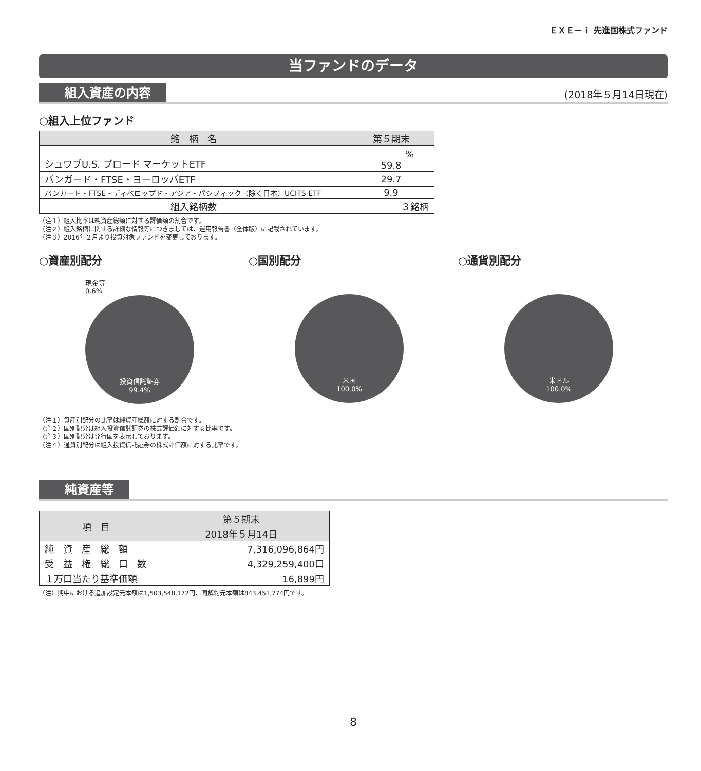ＥＸＥ－ｉ 先進国株式ファンド
当ファンドのデータ
組入資産の内容
(2018年５月14日現在)
○組入上位ファンド
| 銘 柄 名 | 第５期末 |
| --- | --- |
| シュワブU.S. ブロード マーケットETF | % 59.8 |
| バンガード・FTSE・ヨーロッパETF | 29.7 |
| バンガード・FTSE・ディベロップド・アジア・パシフィック（除く日本）UCITS ETF | 9.9 |
| 組入銘柄数 | ３銘柄 |
（注１）組入比率は純資産総額に対する評価額の割合です。
（注２）組入銘柄に関する詳細な情報等につきましては、運用報告書（全体版）に記載されています。
（注３）2016年２月より投資対象ファンドを変更しております。
○資産別配分
現金等
0.6%
投資信託証券
99.4%
○国別配分
米国
100.0%
○通貨別配分
米ドル
100.0%
（注１）資産別配分の比率は純資産総額に対する割合です。
（注２）国別配分は組入投資信託証券の株式評価額に対する比率です。
（注３）国別配分は発行国を表示しております。
（注４）通貨別配分は組入投資信託証券の株式評価額に対する比率です。
純資産等
| 項 目 | 第５期末 |
| --- | --- |
| | 2018年５月14日 |
| 純 資 産 総 額 | 7,316,096,864円 |
| 受 益 権 総 口 数 | 4,329,259,400口 |
| １万口当たり基準価額 | 16,899円 |
（注）期中における追加設定元本額は1,503,548,172円、同解約元本額は843,451,774円です。
8